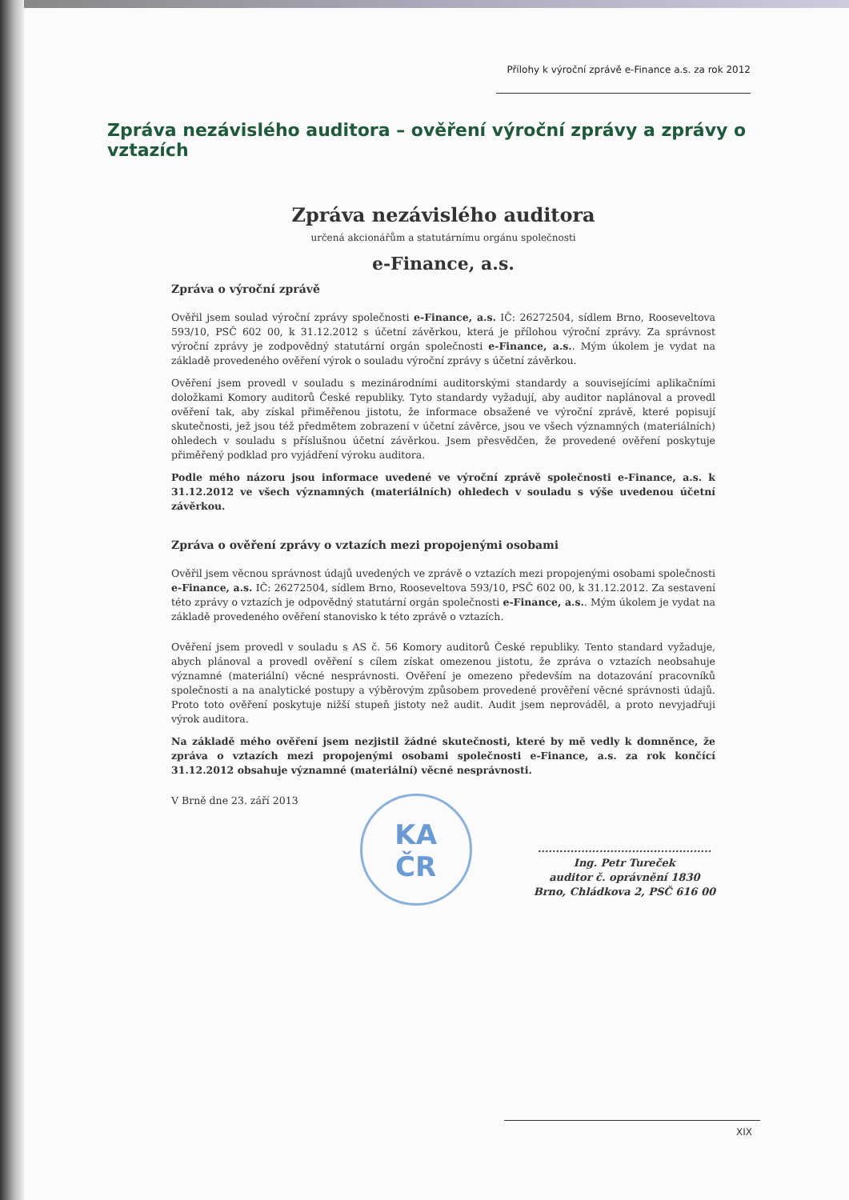Přílohy k výroční zprávě e-Finance a.s. za rok 2012
Zpráva nezávislého auditora – ověření výroční zprávy a zprávy o vztazích
Zpráva nezávislého auditora
určená akcionářům a statutárnímu orgánu společnosti
e-Finance, a.s.
Zpráva o výroční zprávě
Ověřil jsem soulad výroční zprávy společnosti e-Finance, a.s. IČ: 26272504, sídlem Brno, Rooseveltova 593/10, PSČ 602 00, k 31.12.2012 s účetní závěrkou, která je přílohou výroční zprávy. Za správnost výroční zprávy je zodpovědný statutární orgán společnosti e-Finance, a.s.. Mým úkolem je vydat na základě provedeného ověření výrok o souladu výroční zprávy s účetní závěrkou.
Ověření jsem provedl v souladu s mezinárodními auditorskými standardy a souvisejícími aplikačními doložkami Komory auditorů České republiky. Tyto standardy vyžadují, aby auditor naplánoval a provedl ověření tak, aby získal přiměřenou jistotu, že informace obsažené ve výroční zprávě, které popisují skutečnosti, jež jsou též předmětem zobrazení v účetní závěrce, jsou ve všech významných (materiálních) ohledech v souladu s příslušnou účetní závěrkou. Jsem přesvědčen, že provedené ověření poskytuje přiměřený podklad pro vyjádření výroku auditora.
Podle mého názoru jsou informace uvedené ve výroční zprávě společnosti e-Finance, a.s. k 31.12.2012 ve všech významných (materiálních) ohledech v souladu s výše uvedenou účetní závěrkou.
Zpráva o ověření zprávy o vztazích mezi propojenými osobami
Ověřil jsem věcnou správnost údajů uvedených ve zprávě o vztazích mezi propojenými osobami společnosti e-Finance, a.s. IČ: 26272504, sídlem Brno, Rooseveltova 593/10, PSČ 602 00, k 31.12.2012. Za sestavení této zprávy o vztazích je odpovědný statutární orgán společnosti e-Finance, a.s.. Mým úkolem je vydat na základě provedeného ověření stanovisko k této zprávě o vztazích.
Ověření jsem provedl v souladu s AS č. 56 Komory auditorů České republiky. Tento standard vyžaduje, abych plánoval a provedl ověření s cílem získat omezenou jistotu, že zpráva o vztazích neobsahuje významné (materiální) věcné nesprávnosti. Ověření je omezeno především na dotazování pracovníků společnosti a na analytické postupy a výběrovým způsobem provedené prověření věcné správnosti údajů. Proto toto ověření poskytuje nižší stupeň jistoty než audit. Audit jsem neprováděl, a proto nevyjadřuji výrok auditora.
Na základě mého ověření jsem nezjistil žádné skutečnosti, které by mě vedly k domněnce, že zpráva o vztazích mezi propojenými osobami společnosti e-Finance, a.s. za rok končící 31.12.2012 obsahuje významné (materiální) věcné nesprávnosti.
V Brně dne 23. září 2013
KA
ČR
................................................
Ing. Petr Tureček
auditor č. oprávnění 1830
Brno, Chládkova 2, PSČ 616 00
XIX